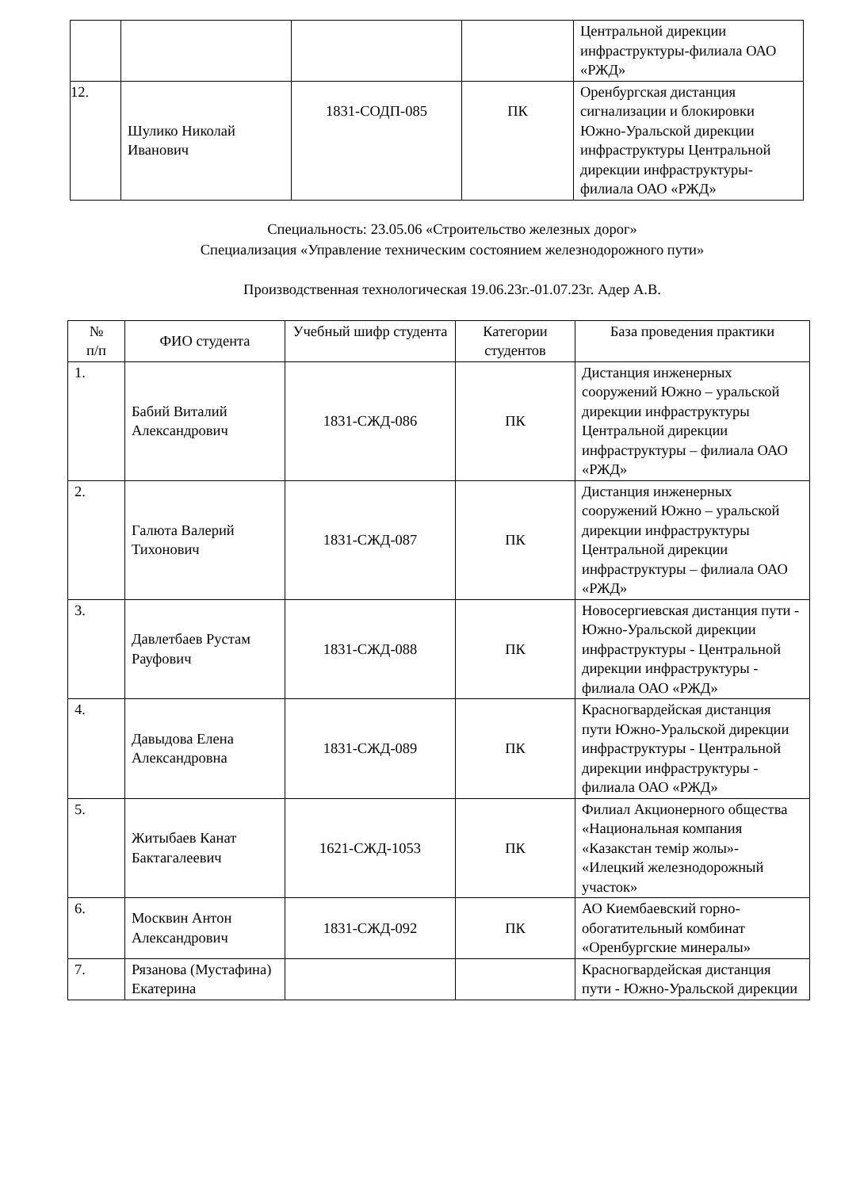| | | | | Центральной дирекции инфраструктуры-филиала ОАО «РЖД» |
| 12. | Шулико Николай Иванович | 1831-СОДП-085 | ПК | Оренбургская дистанция сигнализации и блокировки Южно-Уральской дирекции инфраструктуры Центральной дирекции инфраструктуры-филиала ОАО «РЖД» |
Специальность: 23.05.06 «Строительство железных дорог»
Специализация «Управление техническим состоянием железнодорожного пути»
Производственная технологическая 19.06.23г.-01.07.23г. Адер А.В.
| № п/п | ФИО студента | Учебный шифр студента | Категории студентов | База проведения практики |
| --- | --- | --- | --- | --- |
| 1. | Бабий Виталий Александрович | 1831-СЖД-086 | ПК | Дистанция инженерных сооружений Южно – уральской дирекции инфраструктуры Центральной дирекции инфраструктуры – филиала ОАО «РЖД» |
| 2. | Галюта Валерий Тихонович | 1831-СЖД-087 | ПК | Дистанция инженерных сооружений Южно – уральской дирекции инфраструктуры Центральной дирекции инфраструктуры – филиала ОАО «РЖД» |
| 3. | Давлетбаев Рустам Рауфович | 1831-СЖД-088 | ПК | Новосергиевская дистанция пути - Южно-Уральской дирекции инфраструктуры - Центральной дирекции инфраструктуры - филиала ОАО «РЖД» |
| 4. | Давыдова Елена Александровна | 1831-СЖД-089 | ПК | Красногвардейская дистанция пути Южно-Уральской дирекции инфраструктуры - Центральной дирекции инфраструктуры - филиала ОАО «РЖД» |
| 5. | Житыбаев Канат Бактагалеевич | 1621-СЖД-1053 | ПК | Филиал Акционерного общества «Национальная компания «Казакстан темір жолы»- «Илецкий железнодорожный участок» |
| 6. | Москвин Антон Александрович | 1831-СЖД-092 | ПК | АО Киембаевский горно-обогатительный комбинат «Оренбургские минералы» |
| 7. | Рязанова (Мустафина) Екатерина | | | Красногвардейская дистанция пути - Южно-Уральской дирекции |